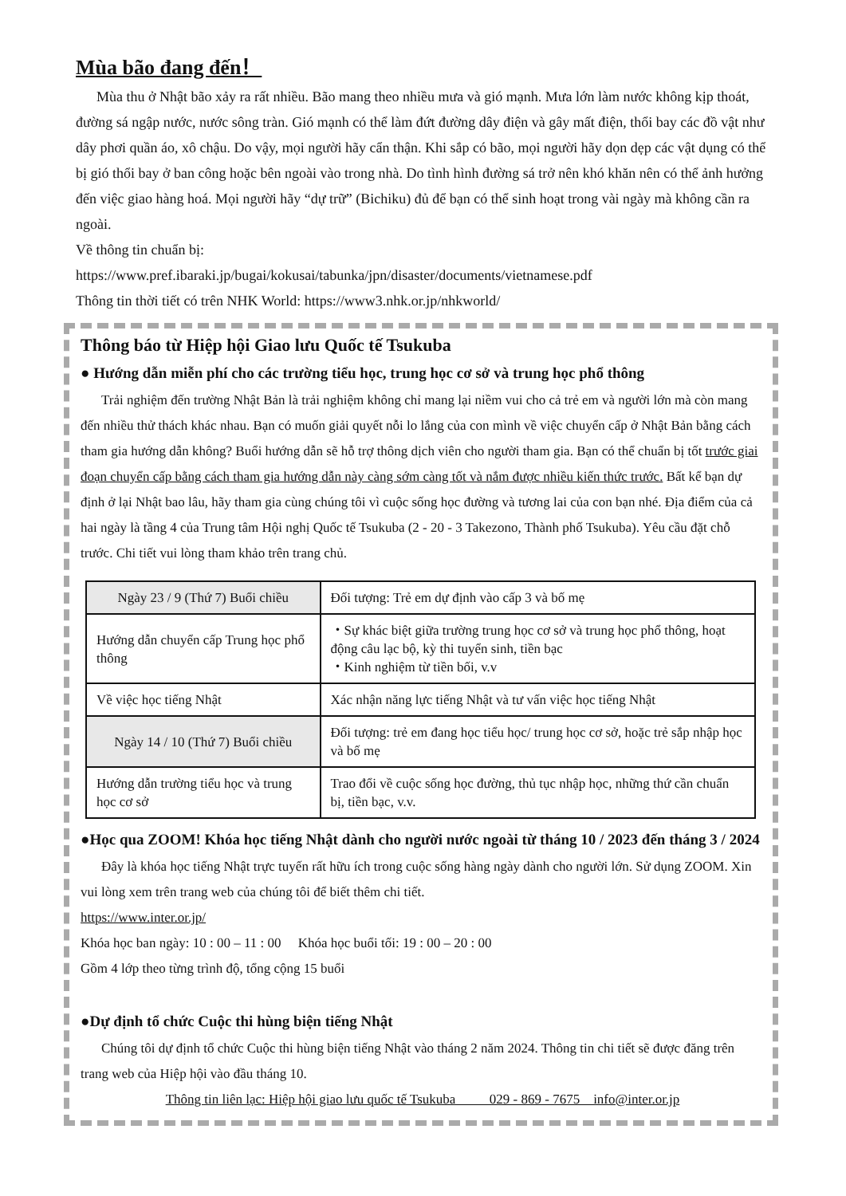Mùa bão đang đến！
Mùa thu ở Nhật bão xảy ra rất nhiều. Bão mang theo nhiều mưa và gió mạnh. Mưa lớn làm nước không kịp thoát, đường sá ngập nước, nước sông tràn. Gió mạnh có thể làm đứt đường dây điện và gây mất điện, thổi bay các đồ vật như dây phơi quần áo, xô chậu. Do vậy, mọi người hãy cẩn thận. Khi sắp có bão, mọi người hãy dọn dẹp các vật dụng có thể bị gió thổi bay ở ban công hoặc bên ngoài vào trong nhà. Do tình hình đường sá trở nên khó khăn nên có thể ảnh hưởng đến việc giao hàng hoá. Mọi người hãy “dự trữ” (Bichiku) đủ để bạn có thể sinh hoạt trong vài ngày mà không cần ra ngoài.
Về thông tin chuẩn bị:
https://www.pref.ibaraki.jp/bugai/kokusai/tabunka/jpn/disaster/documents/vietnamese.pdf
Thông tin thời tiết có trên NHK World: https://www3.nhk.or.jp/nhkworld/
Thông báo từ Hiệp hội Giao lưu Quốc tế Tsukuba
● Hướng dẫn miễn phí cho các trường tiểu học, trung học cơ sở và trung học phổ thông
Trải nghiệm đến trường Nhật Bản là trải nghiệm không chỉ mang lại niềm vui cho cả trẻ em và người lớn mà còn mang đến nhiều thử thách khác nhau. Bạn có muốn giải quyết nỗi lo lắng của con mình về việc chuyển cấp ở Nhật Bản bằng cách tham gia hướng dẫn không? Buổi hướng dẫn sẽ hỗ trợ thông dịch viên cho người tham gia. Bạn có thể chuẩn bị tốt trước giai đoạn chuyển cấp bằng cách tham gia hướng dẫn này càng sớm càng tốt và nắm được nhiều kiến thức trước. Bất kể bạn dự định ở lại Nhật bao lâu, hãy tham gia cùng chúng tôi vì cuộc sống học đường và tương lai của con bạn nhé. Địa điểm của cả hai ngày là tầng 4 của Trung tâm Hội nghị Quốc tế Tsukuba (2 - 20 - 3 Takezono, Thành phố Tsukuba). Yêu cầu đặt chỗ trước. Chi tiết vui lòng tham khảo trên trang chủ.
| Ngày 23 / 9 (Thứ 7) Buổi chiều | Đối tượng: Trẻ em dự định vào cấp 3 và bố mẹ |
| Hướng dẫn chuyển cấp Trung học phổ thông | ・Sự khác biệt giữa trường trung học cơ sở và trung học phổ thông, hoạt động câu lạc bộ, kỳ thi tuyển sinh, tiền bạc ・Kinh nghiệm từ tiền bối, v.v |
| Về việc học tiếng Nhật | Xác nhận năng lực tiếng Nhật và tư vấn việc học tiếng Nhật |
| Ngày 14 / 10 (Thứ 7) Buổi chiều | Đối tượng: trẻ em đang học tiểu học/ trung học cơ sở, hoặc trẻ sắp nhập học và bố mẹ |
| Hướng dẫn trường tiểu học và trung học cơ sở | Trao đổi về cuộc sống học đường, thủ tục nhập học, những thứ cần chuẩn bị, tiền bạc, v.v. |
●Học qua ZOOM! Khóa học tiếng Nhật dành cho người nước ngoài từ tháng 10 / 2023 đến tháng 3 / 2024
Đây là khóa học tiếng Nhật trực tuyến rất hữu ích trong cuộc sống hàng ngày dành cho người lớn. Sử dụng ZOOM. Xin vui lòng xem trên trang web của chúng tôi để biết thêm chi tiết.
https://www.inter.or.jp/
Khóa học ban ngày: 10 : 00 – 11 : 00 Khóa học buổi tối: 19 : 00 – 20 : 00
Gồm 4 lớp theo từng trình độ, tổng cộng 15 buổi
●Dự định tổ chức Cuộc thi hùng biện tiếng Nhật
Chúng tôi dự định tổ chức Cuộc thi hùng biện tiếng Nhật vào tháng 2 năm 2024. Thông tin chi tiết sẽ được đăng trên trang web của Hiệp hội vào đầu tháng 10.
Thông tin liên lạc: Hiệp hội giao lưu quốc tế Tsukuba 029 - 869 - 7675 info@inter.or.jp